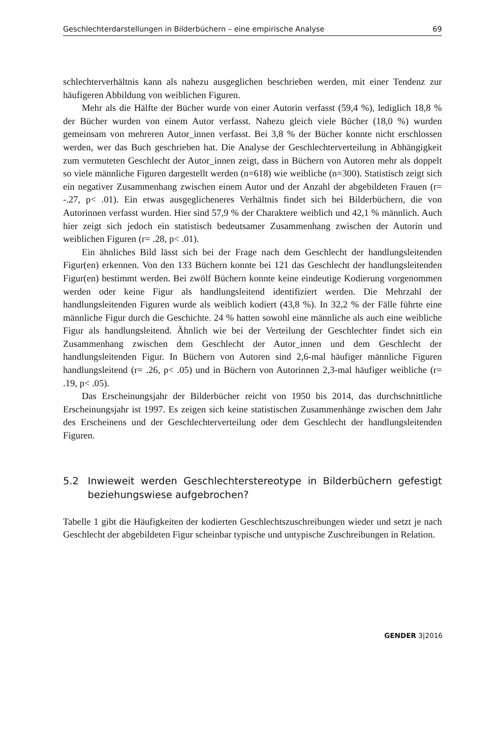Geschlechterdarstellungen in Bilderbüchern – eine empirische Analyse 69
schlechterverhältnis kann als nahezu ausgeglichen beschrieben werden, mit einer Tendenz zur häufigeren Abbildung von weiblichen Figuren.
Mehr als die Hälfte der Bücher wurde von einer Autorin verfasst (59,4 %), lediglich 18,8 % der Bücher wurden von einem Autor verfasst. Nahezu gleich viele Bücher (18,0 %) wurden gemeinsam von mehreren Autor_innen verfasst. Bei 3,8 % der Bücher konnte nicht erschlossen werden, wer das Buch geschrieben hat. Die Analyse der Geschlechterverteilung in Abhängigkeit zum vermuteten Geschlecht der Autor_innen zeigt, dass in Büchern von Autoren mehr als doppelt so viele männliche Figuren dargestellt werden (n=618) wie weibliche (n=300). Statistisch zeigt sich ein negativer Zusammenhang zwischen einem Autor und der Anzahl der abgebildeten Frauen (r= -.27, p< .01). Ein etwas ausgeglicheneres Verhältnis findet sich bei Bilderbüchern, die von Autorinnen verfasst wurden. Hier sind 57,9 % der Charaktere weiblich und 42,1 % männlich. Auch hier zeigt sich jedoch ein statistisch bedeutsamer Zusammenhang zwischen der Autorin und weiblichen Figuren (r= .28, p< .01).
Ein ähnliches Bild lässt sich bei der Frage nach dem Geschlecht der handlungsleitenden Figur(en) erkennen. Von den 133 Büchern konnte bei 121 das Geschlecht der handlungsleitenden Figur(en) bestimmt werden. Bei zwölf Büchern konnte keine eindeutige Kodierung vorgenommen werden oder keine Figur als handlungsleitend identifiziert werden. Die Mehrzahl der handlungsleitenden Figuren wurde als weiblich kodiert (43,8 %). In 32,2 % der Fälle führte eine männliche Figur durch die Geschichte. 24 % hatten sowohl eine männliche als auch eine weibliche Figur als handlungsleitend. Ähnlich wie bei der Verteilung der Geschlechter findet sich ein Zusammenhang zwischen dem Geschlecht der Autor_innen und dem Geschlecht der handlungsleitenden Figur. In Büchern von Autoren sind 2,6-mal häufiger männliche Figuren handlungsleitend (r= .26, p< .05) und in Büchern von Autorinnen 2,3-mal häufiger weibliche (r= .19, p< .05).
Das Erscheinungsjahr der Bilderbücher reicht von 1950 bis 2014, das durchschnittliche Erscheinungsjahr ist 1997. Es zeigen sich keine statistischen Zusammenhänge zwischen dem Jahr des Erscheinens und der Geschlechterverteilung oder dem Geschlecht der handlungsleitenden Figuren.
5.2 Inwieweit werden Geschlechterstereotype in Bilderbüchern gefestigt beziehungswiese aufgebrochen?
Tabelle 1 gibt die Häufigkeiten der kodierten Geschlechtszuschreibungen wieder und setzt je nach Geschlecht der abgebildeten Figur scheinbar typische und untypische Zuschreibungen in Relation.
GENDER 3|2016